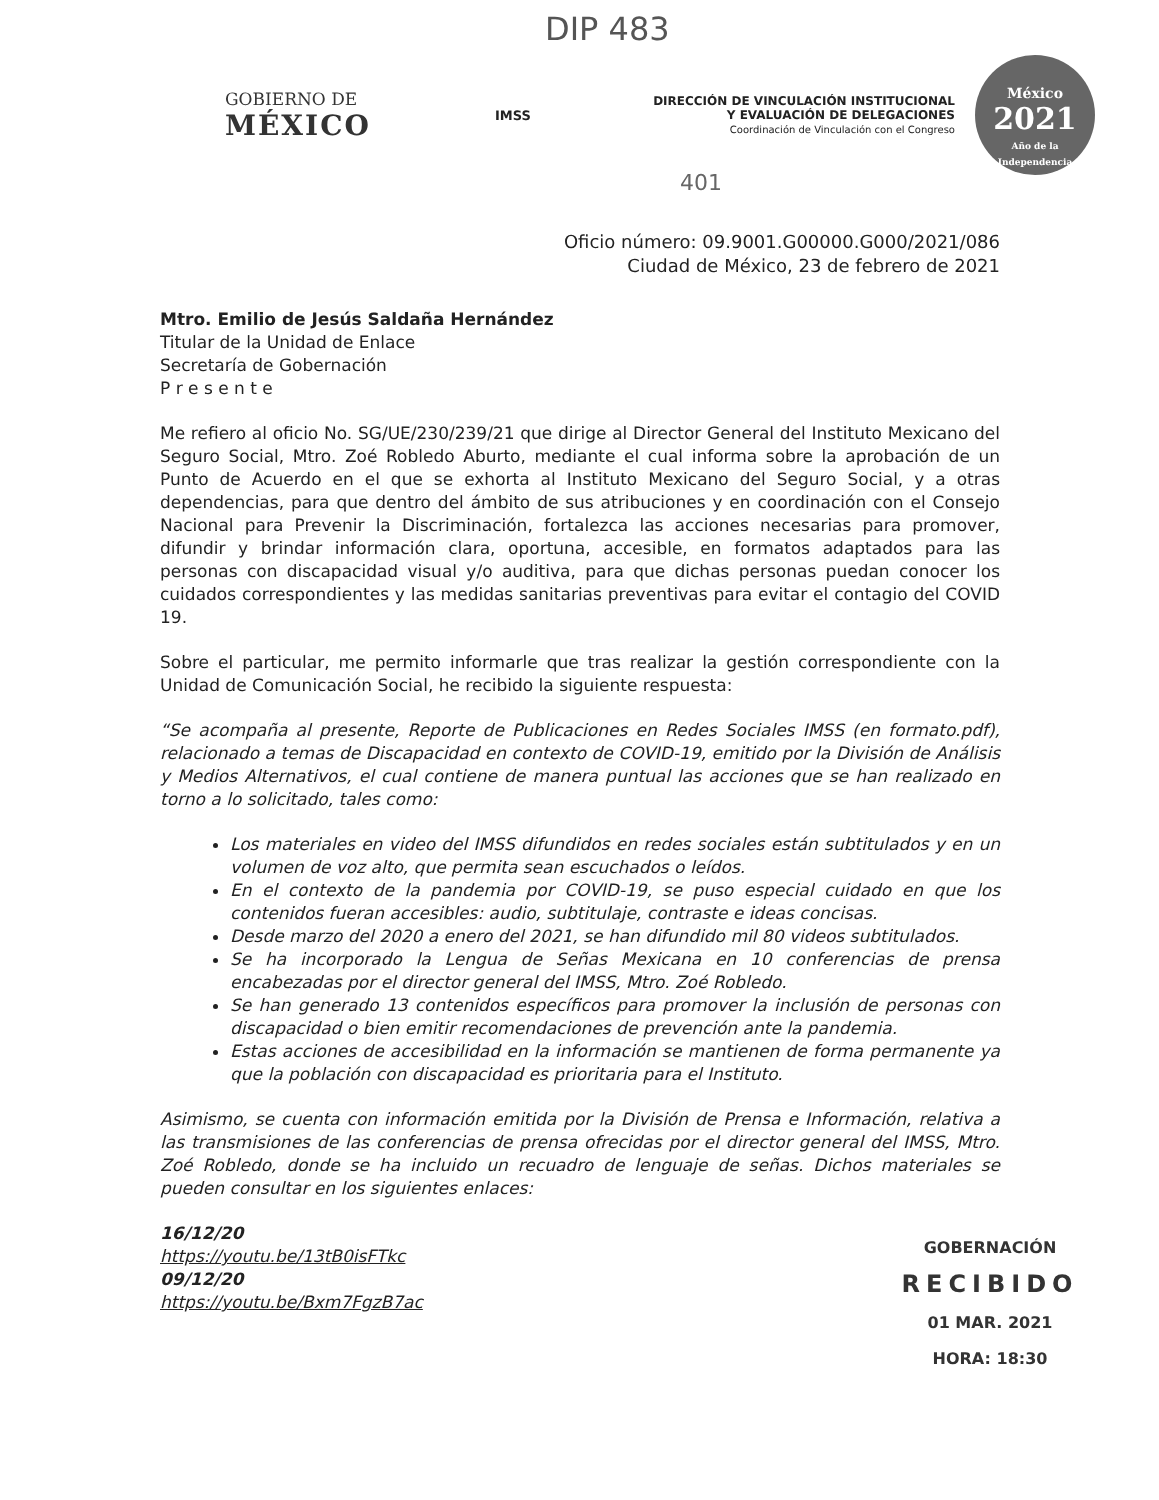DIP 483
GOBIERNO DE
MÉXICO
IMSS
DIRECCIÓN DE VINCULACIÓN INSTITUCIONAL
Y EVALUACIÓN DE DELEGACIONES
Coordinación de Vinculación con el Congreso
México
2021
Año de la Independencia
401
Oficio número: 09.9001.G00000.G000/2021/086
Ciudad de México, 23 de febrero de 2021
Mtro. Emilio de Jesús Saldaña Hernández
Titular de la Unidad de Enlace
Secretaría de Gobernación
P r e s e n t e
Me refiero al oficio No. SG/UE/230/239/21 que dirige al Director General del Instituto Mexicano del Seguro Social, Mtro. Zoé Robledo Aburto, mediante el cual informa sobre la aprobación de un Punto de Acuerdo en el que se exhorta al Instituto Mexicano del Seguro Social, y a otras dependencias, para que dentro del ámbito de sus atribuciones y en coordinación con el Consejo Nacional para Prevenir la Discriminación, fortalezca las acciones necesarias para promover, difundir y brindar información clara, oportuna, accesible, en formatos adaptados para las personas con discapacidad visual y/o auditiva, para que dichas personas puedan conocer los cuidados correspondientes y las medidas sanitarias preventivas para evitar el contagio del COVID 19.
Sobre el particular, me permito informarle que tras realizar la gestión correspondiente con la Unidad de Comunicación Social, he recibido la siguiente respuesta:
“Se acompaña al presente, Reporte de Publicaciones en Redes Sociales IMSS (en formato.pdf), relacionado a temas de Discapacidad en contexto de COVID-19, emitido por la División de Análisis y Medios Alternativos, el cual contiene de manera puntual las acciones que se han realizado en torno a lo solicitado, tales como:
Los materiales en video del IMSS difundidos en redes sociales están subtitulados y en un volumen de voz alto, que permita sean escuchados o leídos.
En el contexto de la pandemia por COVID-19, se puso especial cuidado en que los contenidos fueran accesibles: audio, subtitulaje, contraste e ideas concisas.
Desde marzo del 2020 a enero del 2021, se han difundido mil 80 videos subtitulados.
Se ha incorporado la Lengua de Señas Mexicana en 10 conferencias de prensa encabezadas por el director general del IMSS, Mtro. Zoé Robledo.
Se han generado 13 contenidos específicos para promover la inclusión de personas con discapacidad o bien emitir recomendaciones de prevención ante la pandemia.
Estas acciones de accesibilidad en la información se mantienen de forma permanente ya que la población con discapacidad es prioritaria para el Instituto.
Asimismo, se cuenta con información emitida por la División de Prensa e Información, relativa a las transmisiones de las conferencias de prensa ofrecidas por el director general del IMSS, Mtro. Zoé Robledo, donde se ha incluido un recuadro de lenguaje de señas. Dichos materiales se pueden consultar en los siguientes enlaces:
16/12/20
https://youtu.be/13tB0isFTkc
09/12/20
https://youtu.be/Bxm7FgzB7ac
GOBERNACIÓN
RECIBIDO
01 MAR. 2021
HORA: 18:30